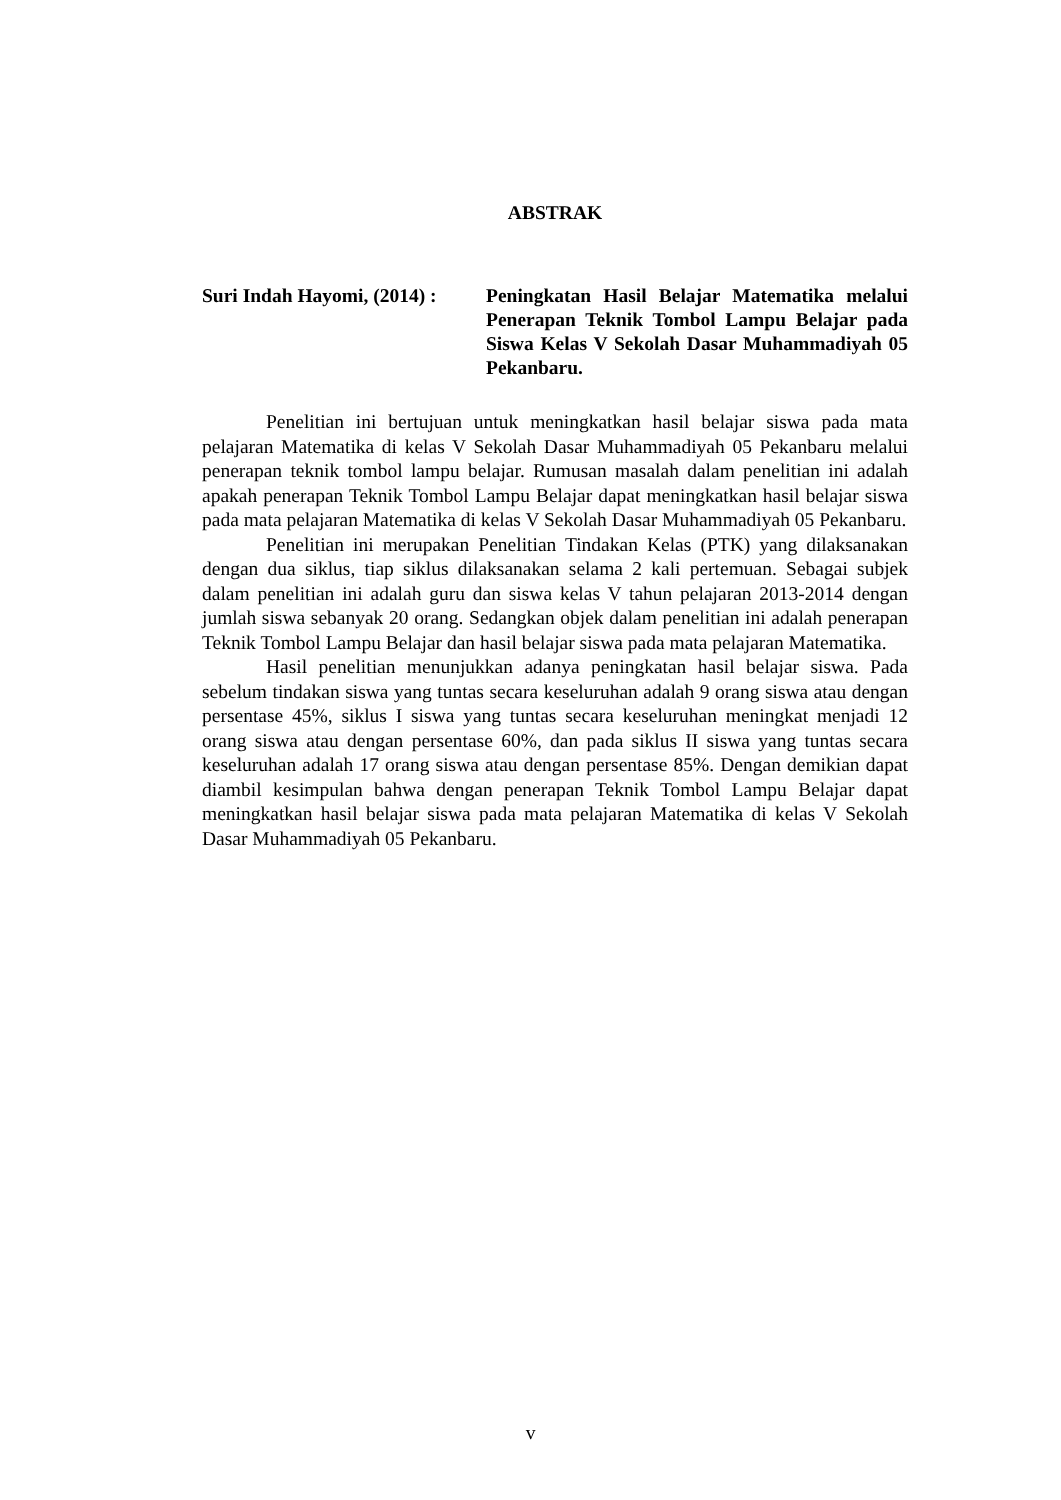ABSTRAK
Suri Indah Hayomi, (2014) :
Peningkatan Hasil Belajar Matematika melalui Penerapan Teknik Tombol Lampu Belajar pada Siswa Kelas V Sekolah Dasar Muhammadiyah 05 Pekanbaru.
Penelitian ini bertujuan untuk meningkatkan hasil belajar siswa pada mata pelajaran Matematika di kelas V Sekolah Dasar Muhammadiyah 05 Pekanbaru melalui penerapan teknik tombol lampu belajar. Rumusan masalah dalam penelitian ini adalah apakah penerapan Teknik Tombol Lampu Belajar dapat meningkatkan hasil belajar siswa pada mata pelajaran Matematika di kelas V Sekolah Dasar Muhammadiyah 05 Pekanbaru.
Penelitian ini merupakan Penelitian Tindakan Kelas (PTK) yang dilaksanakan dengan dua siklus, tiap siklus dilaksanakan selama 2 kali pertemuan. Sebagai subjek dalam penelitian ini adalah guru dan siswa kelas V tahun pelajaran 2013-2014 dengan jumlah siswa sebanyak 20 orang. Sedangkan objek dalam penelitian ini adalah penerapan Teknik Tombol Lampu Belajar dan hasil belajar siswa pada mata pelajaran Matematika.
Hasil penelitian menunjukkan adanya peningkatan hasil belajar siswa. Pada sebelum tindakan siswa yang tuntas secara keseluruhan adalah 9 orang siswa atau dengan persentase 45%, siklus I siswa yang tuntas secara keseluruhan meningkat menjadi 12 orang siswa atau dengan persentase 60%, dan pada siklus II siswa yang tuntas secara keseluruhan adalah 17 orang siswa atau dengan persentase 85%. Dengan demikian dapat diambil kesimpulan bahwa dengan penerapan Teknik Tombol Lampu Belajar dapat meningkatkan hasil belajar siswa pada mata pelajaran Matematika di kelas V Sekolah Dasar Muhammadiyah 05 Pekanbaru.
v